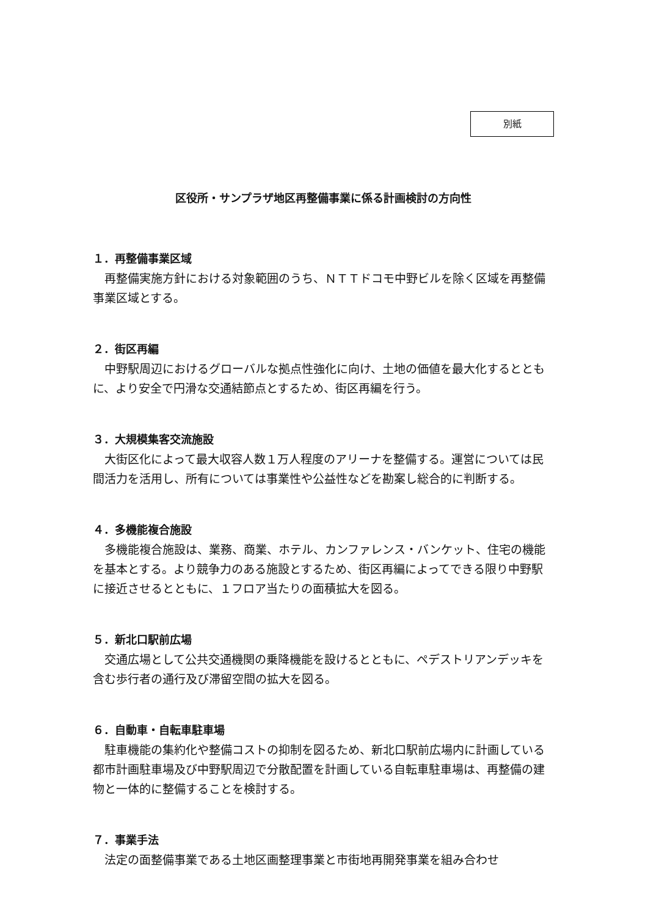別紙
区役所・サンプラザ地区再整備事業に係る計画検討の方向性
１．再整備事業区域
再整備実施方針における対象範囲のうち、ＮＴＴドコモ中野ビルを除く区域を再整備事業区域とする。
２．街区再編
中野駅周辺におけるグローバルな拠点性強化に向け、土地の価値を最大化するとともに、より安全で円滑な交通結節点とするため、街区再編を行う。
３．大規模集客交流施設
大街区化によって最大収容人数１万人程度のアリーナを整備する。運営については民間活力を活用し、所有については事業性や公益性などを勘案し総合的に判断する。
４．多機能複合施設
多機能複合施設は、業務、商業、ホテル、カンファレンス・バンケット、住宅の機能を基本とする。より競争力のある施設とするため、街区再編によってできる限り中野駅に接近させるとともに、１フロア当たりの面積拡大を図る。
５．新北口駅前広場
交通広場として公共交通機関の乗降機能を設けるとともに、ペデストリアンデッキを含む歩行者の通行及び滞留空間の拡大を図る。
６．自動車・自転車駐車場
駐車機能の集約化や整備コストの抑制を図るため、新北口駅前広場内に計画している都市計画駐車場及び中野駅周辺で分散配置を計画している自転車駐車場は、再整備の建物と一体的に整備することを検討する。
７．事業手法
法定の面整備事業である土地区画整理事業と市街地再開発事業を組み合わせ